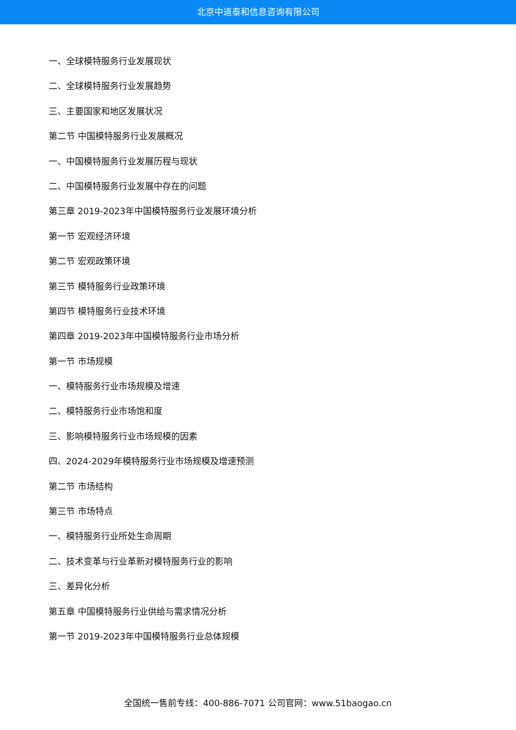北京中道泰和信息咨询有限公司
一、全球模特服务行业发展现状
二、全球模特服务行业发展趋势
三、主要国家和地区发展状况
第二节 中国模特服务行业发展概况
一、中国模特服务行业发展历程与现状
二、中国模特服务行业发展中存在的问题
第三章 2019-2023年中国模特服务行业发展环境分析
第一节 宏观经济环境
第二节 宏观政策环境
第三节 模特服务行业政策环境
第四节 模特服务行业技术环境
第四章 2019-2023年中国模特服务行业市场分析
第一节 市场规模
一、模特服务行业市场规模及增速
二、模特服务行业市场饱和度
三、影响模特服务行业市场规模的因素
四、2024-2029年模特服务行业市场规模及增速预测
第二节 市场结构
第三节 市场特点
一、模特服务行业所处生命周期
二、技术变革与行业革新对模特服务行业的影响
三、差异化分析
第五章 中国模特服务行业供给与需求情况分析
第一节 2019-2023年中国模特服务行业总体规模
全国统一售前专线：400-886-7071 公司官网：www.51baogao.cn